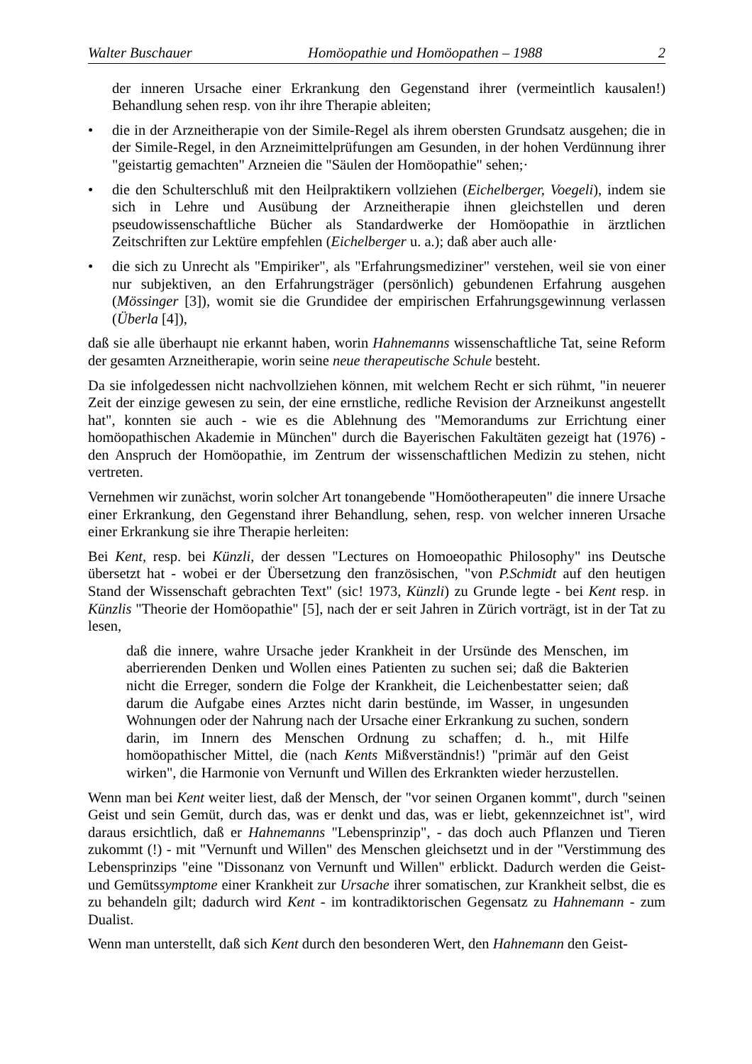Walter Buschauer Homöopathie und Homöopathen – 1988 2
der inneren Ursache einer Erkrankung den Gegenstand ihrer (vermeintlich kausalen!) Behandlung sehen resp. von ihr ihre Therapie ableiten;
• die in der Arzneitherapie von der Simile-Regel als ihrem obersten Grundsatz ausgehen; die in der Simile-Regel, in den Arzneimittelprüfungen am Gesunden, in der hohen Verdünnung ihrer "geistartig gemachten" Arzneien die "Säulen der Homöopathie" sehen;·
• die den Schulterschluß mit den Heilpraktikern vollziehen (Eichelberger, Voegeli), indem sie sich in Lehre und Ausübung der Arzneitherapie ihnen gleichstellen und deren pseudowissenschaftliche Bücher als Standardwerke der Homöopathie in ärztlichen Zeitschriften zur Lektüre empfehlen (Eichelberger u. a.); daß aber auch alle·
• die sich zu Unrecht als "Empiriker", als "Erfahrungsmediziner" verstehen, weil sie von einer nur subjektiven, an den Erfahrungsträger (persönlich) gebundenen Erfahrung ausgehen (Mössinger [3]), womit sie die Grundidee der empirischen Erfahrungsgewinnung verlassen (Überla [4]),
daß sie alle überhaupt nie erkannt haben, worin Hahnemanns wissenschaftliche Tat, seine Reform der gesamten Arzneitherapie, worin seine neue therapeutische Schule besteht.
Da sie infolgedessen nicht nachvollziehen können, mit welchem Recht er sich rühmt, "in neuerer Zeit der einzige gewesen zu sein, der eine ernstliche, redliche Revision der Arzneikunst angestellt hat", konnten sie auch - wie es die Ablehnung des "Memorandums zur Errichtung einer homöopathischen Akademie in München" durch die Bayerischen Fakultäten gezeigt hat (1976) - den Anspruch der Homöopathie, im Zentrum der wissenschaftlichen Medizin zu stehen, nicht vertreten.
Vernehmen wir zunächst, worin solcher Art tonangebende "Homöotherapeuten" die innere Ursache einer Erkrankung, den Gegenstand ihrer Behandlung, sehen, resp. von welcher inneren Ursache einer Erkrankung sie ihre Therapie herleiten:
Bei Kent, resp. bei Künzli, der dessen "Lectures on Homoeopathic Philosophy" ins Deutsche übersetzt hat - wobei er der Übersetzung den französischen, "von P.Schmidt auf den heutigen Stand der Wissenschaft gebrachten Text" (sic! 1973, Künzli) zu Grunde legte - bei Kent resp. in Künzlis "Theorie der Homöopathie" [5], nach der er seit Jahren in Zürich vorträgt, ist in der Tat zu lesen,
daß die innere, wahre Ursache jeder Krankheit in der Ursünde des Menschen, im aberrierenden Denken und Wollen eines Patienten zu suchen sei; daß die Bakterien nicht die Erreger, sondern die Folge der Krankheit, die Leichenbestatter seien; daß darum die Aufgabe eines Arztes nicht darin bestünde, im Wasser, in ungesunden Wohnungen oder der Nahrung nach der Ursache einer Erkrankung zu suchen, sondern darin, im Innern des Menschen Ordnung zu schaffen; d. h., mit Hilfe homöopathischer Mittel, die (nach Kents Mißverständnis!) "primär auf den Geist wirken", die Harmonie von Vernunft und Willen des Erkrankten wieder herzustellen.
Wenn man bei Kent weiter liest, daß der Mensch, der "vor seinen Organen kommt", durch "seinen Geist und sein Gemüt, durch das, was er denkt und das, was er liebt, gekennzeichnet ist", wird daraus ersichtlich, daß er Hahnemanns "Lebensprinzip", - das doch auch Pflanzen und Tieren zukommt (!) - mit "Vernunft und Willen" des Menschen gleichsetzt und in der "Verstimmung des Lebensprinzips "eine "Dissonanz von Vernunft und Willen" erblickt. Dadurch werden die Geist- und Gemütssymptome einer Krankheit zur Ursache ihrer somatischen, zur Krankheit selbst, die es zu behandeln gilt; dadurch wird Kent - im kontradiktorischen Gegensatz zu Hahnemann - zum Dualist.
Wenn man unterstellt, daß sich Kent durch den besonderen Wert, den Hahnemann den Geist-